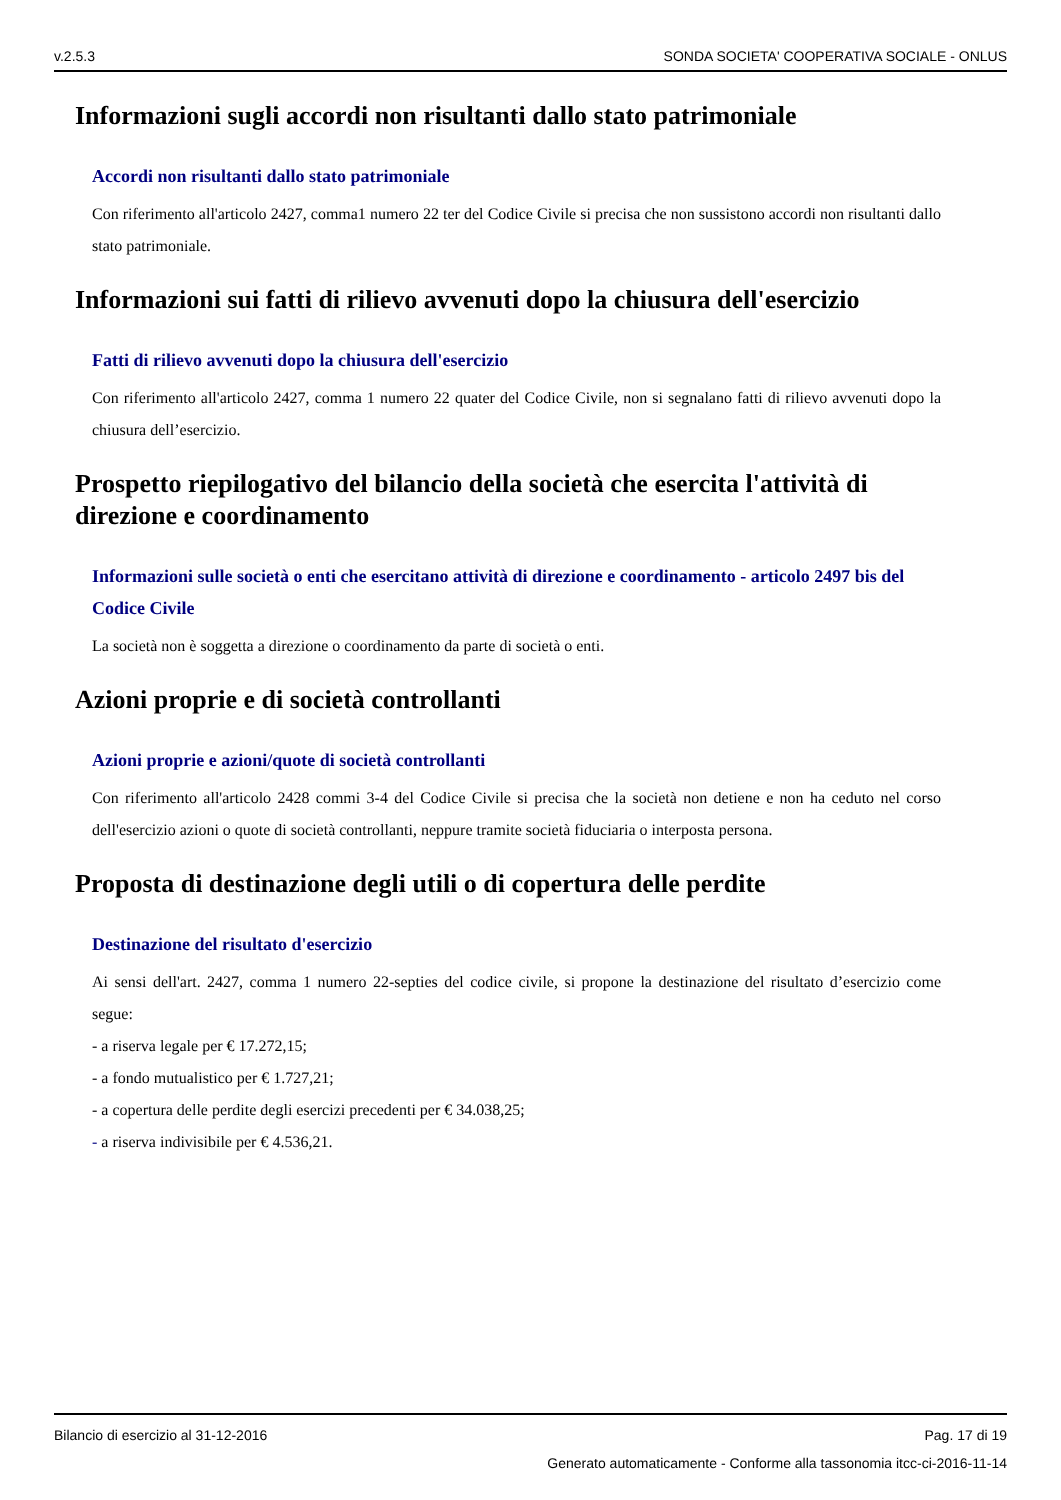v.2.5.3 SONDA SOCIETA' COOPERATIVA SOCIALE - ONLUS
Informazioni sugli accordi non risultanti dallo stato patrimoniale
Accordi non risultanti dallo stato patrimoniale
Con riferimento all'articolo 2427, comma1 numero 22 ter del Codice Civile si precisa che non sussistono accordi non risultanti dallo stato patrimoniale.
Informazioni sui fatti di rilievo avvenuti dopo la chiusura dell'esercizio
Fatti di rilievo avvenuti dopo la chiusura dell'esercizio
Con riferimento all'articolo 2427, comma 1 numero 22 quater del Codice Civile, non si segnalano fatti di rilievo avvenuti dopo la chiusura dell’esercizio.
Prospetto riepilogativo del bilancio della società che esercita l'attività di direzione e coordinamento
Informazioni sulle società o enti che esercitano attività di direzione e coordinamento - articolo 2497 bis del Codice Civile
La società non è soggetta a direzione o coordinamento da parte di società o enti.
Azioni proprie e di società controllanti
Azioni proprie e azioni/quote di società controllanti
Con riferimento all'articolo 2428 commi 3-4 del Codice Civile si precisa che la società non detiene e non ha ceduto nel corso dell'esercizio azioni o quote di società controllanti, neppure tramite società fiduciaria o interposta persona.
Proposta di destinazione degli utili o di copertura delle perdite
Destinazione del risultato d'esercizio
Ai sensi dell'art. 2427, comma 1 numero 22-septies del codice civile, si propone la destinazione del risultato d’esercizio come segue:
- a riserva legale per € 17.272,15;
- a fondo mutualistico per € 1.727,21;
- a copertura delle perdite degli esercizi precedenti per € 34.038,25;
- a riserva indivisibile per € 4.536,21.
Bilancio di esercizio al 31-12-2016 Pag. 17 di 19
Generato automaticamente - Conforme alla tassonomia itcc-ci-2016-11-14